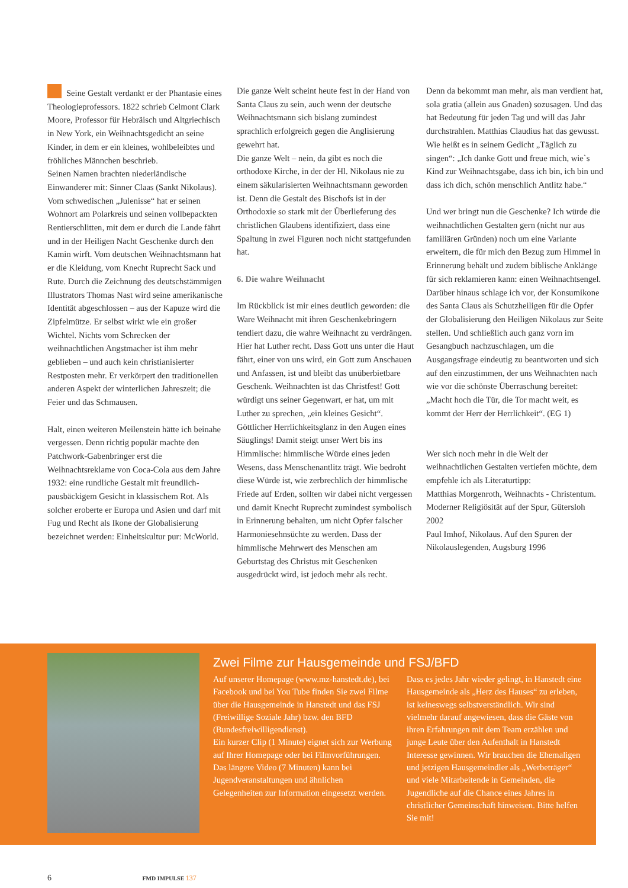Seine Gestalt verdankt er der Phantasie eines Theologieprofessors. 1822 schrieb Celmont Clark Moore, Professor für Hebräisch und Altgriechisch in New York, ein Weihnachtsgedicht an seine Kinder, in dem er ein kleines, wohlbeleibtes und fröhliches Männchen beschrieb.
Seinen Namen brachten niederländische Einwanderer mit: Sinner Claas (Sankt Nikolaus). Vom schwedischen „Julenisse“ hat er seinen Wohnort am Polarkreis und seinen vollbepackten Rentierschlitten, mit dem er durch die Lande fährt und in der Heiligen Nacht Geschenke durch den Kamin wirft. Vom deutschen Weihnachtsmann hat er die Kleidung, vom Knecht Ruprecht Sack und Rute. Durch die Zeichnung des deutschstämmigen Illustrators Thomas Nast wird seine amerikanische Identität abgeschlossen – aus der Kapuze wird die Zipfelmütze. Er selbst wirkt wie ein großer Wichtel. Nichts vom Schrecken der weihnachtlichen Angstmacher ist ihm mehr geblieben – und auch kein christianisierter Restposten mehr. Er verkörpert den traditionellen anderen Aspekt der winterlichen Jahreszeit; die Feier und das Schmausen.
Halt, einen weiteren Meilenstein hätte ich beinahe vergessen. Denn richtig populär machte den Patchwork-Gabenbringer erst die Weihnachtsreklame von Coca-Cola aus dem Jahre 1932: eine rundliche Gestalt mit freundlich-pausbäckigem Gesicht in klassischem Rot. Als solcher eroberte er Europa und Asien und darf mit Fug und Recht als Ikone der Globalisierung bezeichnet werden: Einheitskultur pur: McWorld.
Die ganze Welt scheint heute fest in der Hand von Santa Claus zu sein, auch wenn der deutsche Weihnachtsmann sich bislang zumindest sprachlich erfolgreich gegen die Anglisierung gewehrt hat.
Die ganze Welt – nein, da gibt es noch die orthodoxe Kirche, in der der Hl. Nikolaus nie zu einem säkularisierten Weihnachtsmann geworden ist. Denn die Gestalt des Bischofs ist in der Orthodoxie so stark mit der Überlieferung des christlichen Glaubens identifiziert, dass eine Spaltung in zwei Figuren noch nicht stattgefunden hat.
6. Die wahre Weihnacht
Im Rückblick ist mir eines deutlich geworden: die Ware Weihnacht mit ihren Geschenkebringern tendiert dazu, die wahre Weihnacht zu verdrängen. Hier hat Luther recht. Dass Gott uns unter die Haut fährt, einer von uns wird, ein Gott zum Anschauen und Anfassen, ist und bleibt das unüberbietbare Geschenk. Weihnachten ist das Christfest! Gott würdigt uns seiner Gegenwart, er hat, um mit Luther zu sprechen, „ein kleines Gesicht“. Göttlicher Herrlichkeitsglanz in den Augen eines Säuglings! Damit steigt unser Wert bis ins Himmlische: himmlische Würde eines jeden Wesens, dass Menschenantlitz trägt. Wie bedroht diese Würde ist, wie zerbrechlich der himmlische Friede auf Erden, sollten wir dabei nicht vergessen und damit Knecht Ruprecht zumindest symbolisch in Erinnerung behalten, um nicht Opfer falscher Harmoniesehnsüchte zu werden. Dass der himmlische Mehrwert des Menschen am Geburtstag des Christus mit Geschenken ausgedrückt wird, ist jedoch mehr als recht.
Denn da bekommt man mehr, als man verdient hat, sola gratia (allein aus Gnaden) sozusagen. Und das hat Bedeutung für jeden Tag und will das Jahr durchstrahlen. Matthias Claudius hat das gewusst.
Wie heißt es in seinem Gedicht „Täglich zu singen“: „Ich danke Gott und freue mich, wie`s Kind zur Weihnachtsgabe, dass ich bin, ich bin und dass ich dich, schön menschlich Antlitz habe.“
Und wer bringt nun die Geschenke? Ich würde die weihnachtlichen Gestalten gern (nicht nur aus familiären Gründen) noch um eine Variante erweitern, die für mich den Bezug zum Himmel in Erinnerung behält und zudem biblische Anklänge für sich reklamieren kann: einen Weihnachtsengel. Darüber hinaus schlage ich vor, der Konsumikone des Santa Claus als Schutzheiligen für die Opfer der Globalisierung den Heiligen Nikolaus zur Seite stellen. Und schließlich auch ganz vorn im Gesangbuch nachzuschlagen, um die Ausgangsfrage eindeutig zu beantworten und sich auf den einzustimmen, der uns Weihnachten nach wie vor die schönste Überraschung bereitet:
„Macht hoch die Tür, die Tor macht weit, es kommt der Herr der Herrlichkeit“. (EG 1)
Wer sich noch mehr in die Welt der weihnachtlichen Gestalten vertiefen möchte, dem empfehle ich als Literaturtipp:
Matthias Morgenroth, Weihnachts - Christentum. Moderner Religiösität auf der Spur, Gütersloh 2002
Paul Imhof, Nikolaus. Auf den Spuren der Nikolauslegenden, Augsburg 1996
Zwei Filme zur Hausgemeinde und FSJ/BFD
Auf unserer Homepage (www.mz-hanstedt.de), bei Facebook und bei You Tube finden Sie zwei Filme über die Hausgemeinde in Hanstedt und das FSJ (Freiwillige Soziale Jahr) bzw. den BFD (Bundesfreiwilligendienst).
Ein kurzer Clip (1 Minute) eignet sich zur Werbung auf Ihrer Homepage oder bei Filmvorführungen. Das längere Video (7 Minuten) kann bei Jugendveranstaltungen und ähnlichen Gelegenheiten zur Information eingesetzt werden.
Dass es jedes Jahr wieder gelingt, in Hanstedt eine Hausgemeinde als „Herz des Hauses“ zu erleben, ist keineswegs selbstverständlich. Wir sind vielmehr darauf angewiesen, dass die Gäste von ihren Erfahrungen mit dem Team erzählen und junge Leute über den Aufenthalt in Hanstedt Interesse gewinnen. Wir brauchen die Ehemaligen und jetzigen Hausgemeindler als „Werbeträger“ und viele Mitarbeitende in Gemeinden, die Jugendliche auf die Chance eines Jahres in christlicher Gemeinschaft hinweisen. Bitte helfen Sie mit!
6 FMD IMPULSE 137